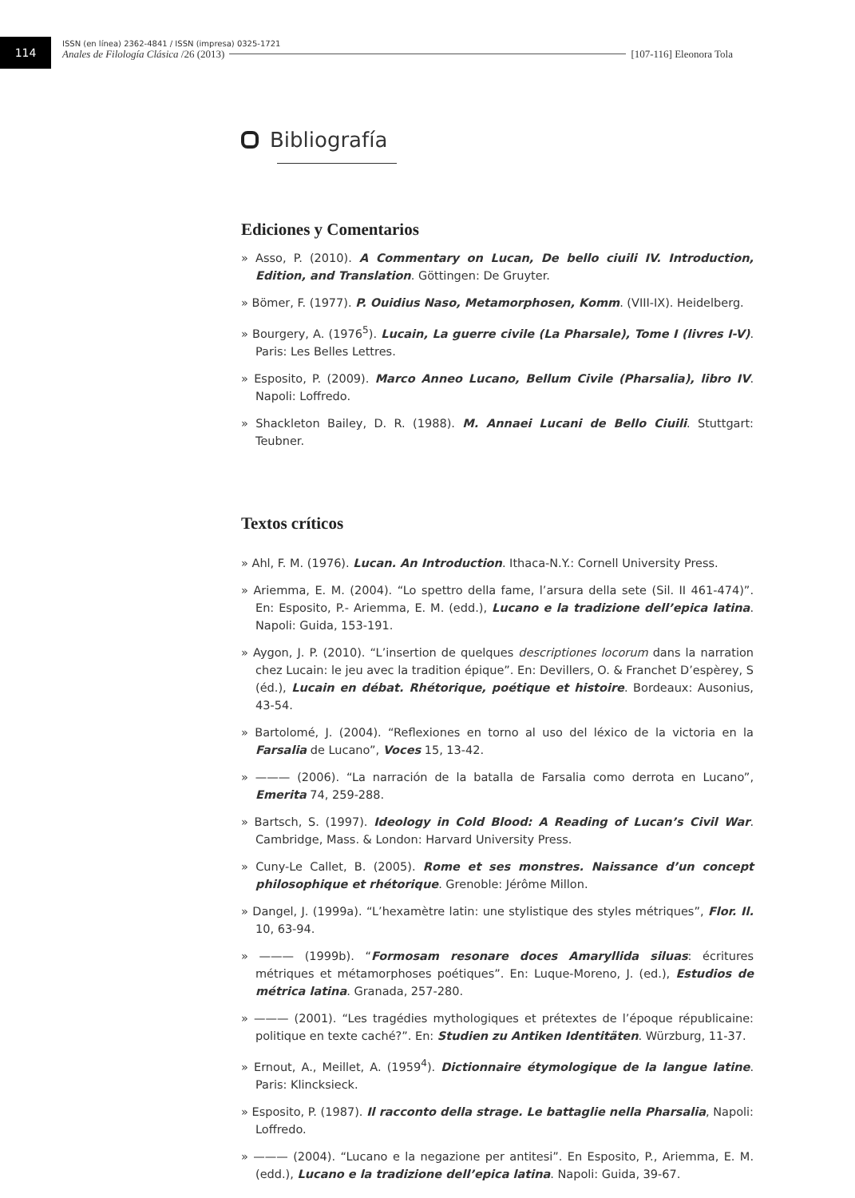114
ISSN (en línea) 2362-4841 / ISSN (impresa) 0325-1721
Anales de Filología Clásica /26 (2013) [107-116] Eleonora Tola
Bibliografía
Ediciones y Comentarios
» Asso, P. (2010). A Commentary on Lucan, De bello ciuili IV. Introduction, Edition, and Translation. Göttingen: De Gruyter.
» Bömer, F. (1977). P. Ouidius Naso, Metamorphosen, Komm. (VIII-IX). Heidelberg.
» Bourgery, A. (1976<sup>5</sup>). Lucain, La guerre civile (La Pharsale), Tome I (livres I-V). Paris: Les Belles Lettres.
» Esposito, P. (2009). Marco Anneo Lucano, Bellum Civile (Pharsalia), libro IV. Napoli: Loffredo.
» Shackleton Bailey, D. R. (1988). M. Annaei Lucani de Bello Ciuili. Stuttgart: Teubner.
Textos críticos
» Ahl, F. M. (1976). Lucan. An Introduction. Ithaca-N.Y.: Cornell University Press.
» Ariemma, E. M. (2004). “Lo spettro della fame, l’arsura della sete (Sil. II 461-474)”. En: Esposito, P.- Ariemma, E. M. (edd.), Lucano e la tradizione dell’epica latina. Napoli: Guida, 153-191.
» Aygon, J. P. (2010). “L’insertion de quelques descriptiones locorum dans la narration chez Lucain: le jeu avec la tradition épique”. En: Devillers, O. & Franchet D’espèrey, S (éd.), Lucain en débat. Rhétorique, poétique et histoire. Bordeaux: Ausonius, 43-54.
» Bartolomé, J. (2004). “Reflexiones en torno al uso del léxico de la victoria en la Farsalia de Lucano”, Voces 15, 13-42.
» ——— (2006). “La narración de la batalla de Farsalia como derrota en Lucano”, Emerita 74, 259-288.
» Bartsch, S. (1997). Ideology in Cold Blood: A Reading of Lucan’s Civil War. Cambridge, Mass. & London: Harvard University Press.
» Cuny-Le Callet, B. (2005). Rome et ses monstres. Naissance d’un concept philosophique et rhétorique. Grenoble: Jérôme Millon.
» Dangel, J. (1999a). “L’hexamètre latin: une stylistique des styles métriques”, Flor. Il. 10, 63-94.
» ——— (1999b). “Formosam resonare doces Amaryllida siluas: écritures métriques et métamorphoses poétiques”. En: Luque-Moreno, J. (ed.), Estudios de métrica latina. Granada, 257-280.
» ——— (2001). “Les tragédies mythologiques et prétextes de l’époque républicaine: politique en texte caché?”. En: Studien zu Antiken Identitäten. Würzburg, 11-37.
» Ernout, A., Meillet, A. (1959<sup>4</sup>). Dictionnaire étymologique de la langue latine. Paris: Klincksieck.
» Esposito, P. (1987). Il racconto della strage. Le battaglie nella Pharsalia, Napoli: Loffredo.
» ——— (2004). “Lucano e la negazione per antitesi”. En Esposito, P., Ariemma, E. M. (edd.), Lucano e la tradizione dell’epica latina. Napoli: Guida, 39-67.